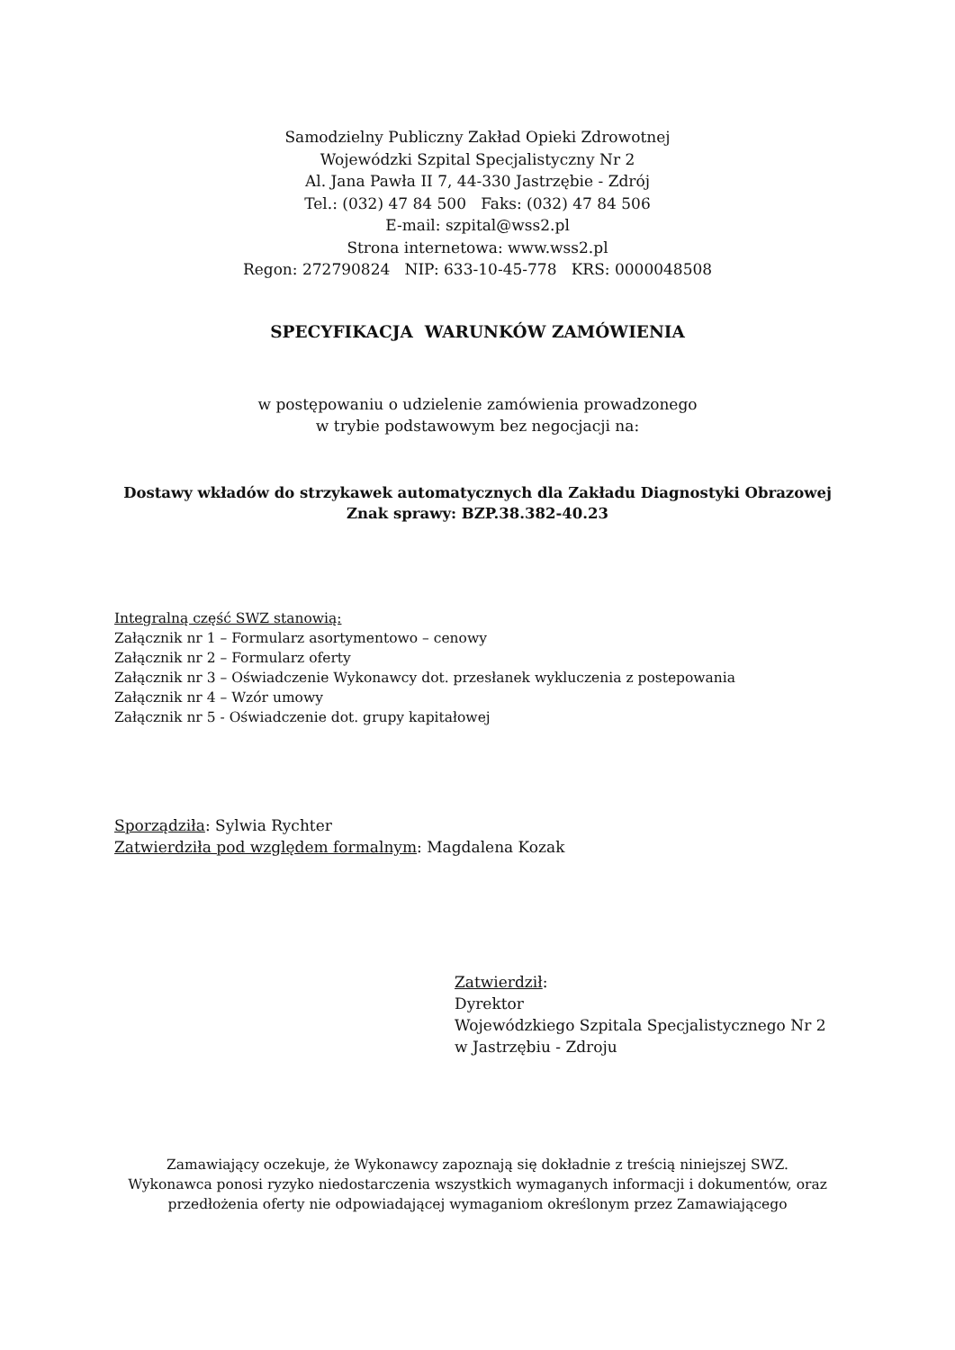Samodzielny Publiczny Zakład Opieki Zdrowotnej
Wojewódzki Szpital Specjalistyczny Nr 2
Al. Jana Pawła II 7, 44-330 Jastrzębie - Zdrój
Tel.: (032) 47 84 500 Faks: (032) 47 84 506
E-mail: szpital@wss2.pl
Strona internetowa: www.wss2.pl
Regon: 272790824 NIP: 633-10-45-778 KRS: 0000048508
SPECYFIKACJA WARUNKÓW ZAMÓWIENIA
w postępowaniu o udzielenie zamówienia prowadzonego
w trybie podstawowym bez negocjacji na:
Dostawy wkładów do strzykawek automatycznych dla Zakładu Diagnostyki Obrazowej
Znak sprawy: BZP.38.382-40.23
Integralną część SWZ stanowią:
Załącznik nr 1 – Formularz asortymentowo – cenowy
Załącznik nr 2 – Formularz oferty
Załącznik nr 3 – Oświadczenie Wykonawcy dot. przesłanek wykluczenia z postepowania
Załącznik nr 4 – Wzór umowy
Załącznik nr 5 - Oświadczenie dot. grupy kapitałowej
Sporządziła: Sylwia Rychter
Zatwierdziła pod względem formalnym: Magdalena Kozak
Zatwierdził:
Dyrektor
Wojewódzkiego Szpitala Specjalistycznego Nr 2
w Jastrzębiu - Zdroju
Zamawiający oczekuje, że Wykonawcy zapoznają się dokładnie z treścią niniejszej SWZ.
Wykonawca ponosi ryzyko niedostarczenia wszystkich wymaganych informacji i dokumentów, oraz
przedłożenia oferty nie odpowiadającej wymaganiom określonym przez Zamawiającego